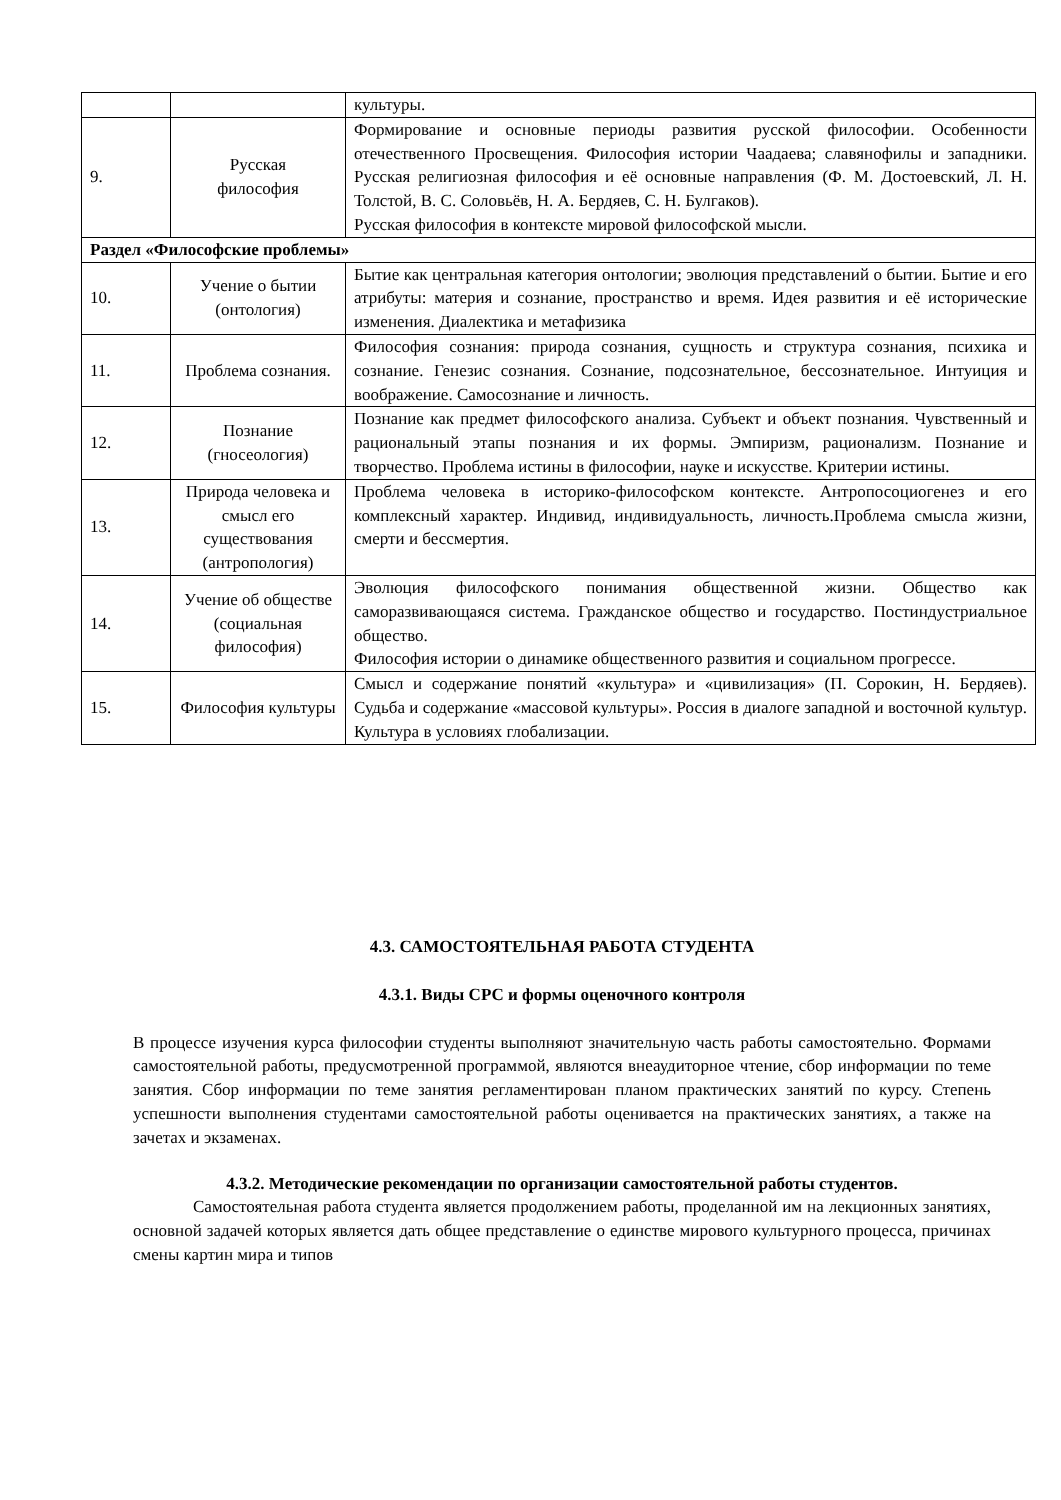| | | культуры. |
| 9. | Русская философия | Формирование и основные периоды развития русской философии. Особенности отечественного Просвещения. Философия истории Чаадаева; славянофилы и западники. Русская религиозная философия и её основные направления (Ф. М. Достоевский, Л. Н. Толстой, В. С. Соловьёв, Н. А. Бердяев, С. Н. Булгаков). Русская философия в контексте мировой философской мысли. |
| Раздел «Философские проблемы» | | |
| 10. | Учение о бытии (онтология) | Бытие как центральная категория онтологии; эволюция представлений о бытии. Бытие и его атрибуты: материя и сознание, пространство и время. Идея развития и её исторические изменения. Диалектика и метафизика |
| 11. | Проблема сознания. | Философия сознания: природа сознания, сущность и структура сознания, психика и сознание. Генезис сознания. Сознание, подсознательное, бессознательное. Интуиция и воображение. Самосознание и личность. |
| 12. | Познание (гносеология) | Познание как предмет философского анализа. Субъект и объект познания. Чувственный и рациональный этапы познания и их формы. Эмпиризм, рационализм. Познание и творчество. Проблема истины в философии, науке и искусстве. Критерии истины. |
| 13. | Природа человека и смысл его существования (антропология) | Проблема человека в историко-философском контексте. Антропосоциогенез и его комплексный характер. Индивид, индивидуальность, личность.Проблема смысла жизни, смерти и бессмертия. |
| 14. | Учение об обществе (социальная философия) | Эволюция философского понимания общественной жизни. Общество как саморазвивающаяся система. Гражданское общество и государство. Постиндустриальное общество. Философия истории о динамике общественного развития и социальном прогрессе. |
| 15. | Философия культуры | Смысл и содержание понятий «культура» и «цивилизация» (П. Сорокин, Н. Бердяев). Судьба и содержание «массовой культуры». Россия в диалоге западной и восточной культур. Культура в условиях глобализации. |
4.3. САМОСТОЯТЕЛЬНАЯ РАБОТА СТУДЕНТА
4.3.1. Виды СРС и формы оценочного контроля
В процессе изучения курса философии студенты выполняют значительную часть работы самостоятельно. Формами самостоятельной работы, предусмотренной программой, являются внеаудиторное чтение, сбор информации по теме занятия. Сбор информации по теме занятия регламентирован планом практических занятий по курсу. Степень успешности выполнения студентами самостоятельной работы оценивается на практических занятиях, а также на зачетах и экзаменах.
4.3.2. Методические рекомендации по организации самостоятельной работы студентов.
Самостоятельная работа студента является продолжением работы, проделанной им на лекционных занятиях, основной задачей которых является дать общее представление о единстве мирового культурного процесса, причинах смены картин мира и типов